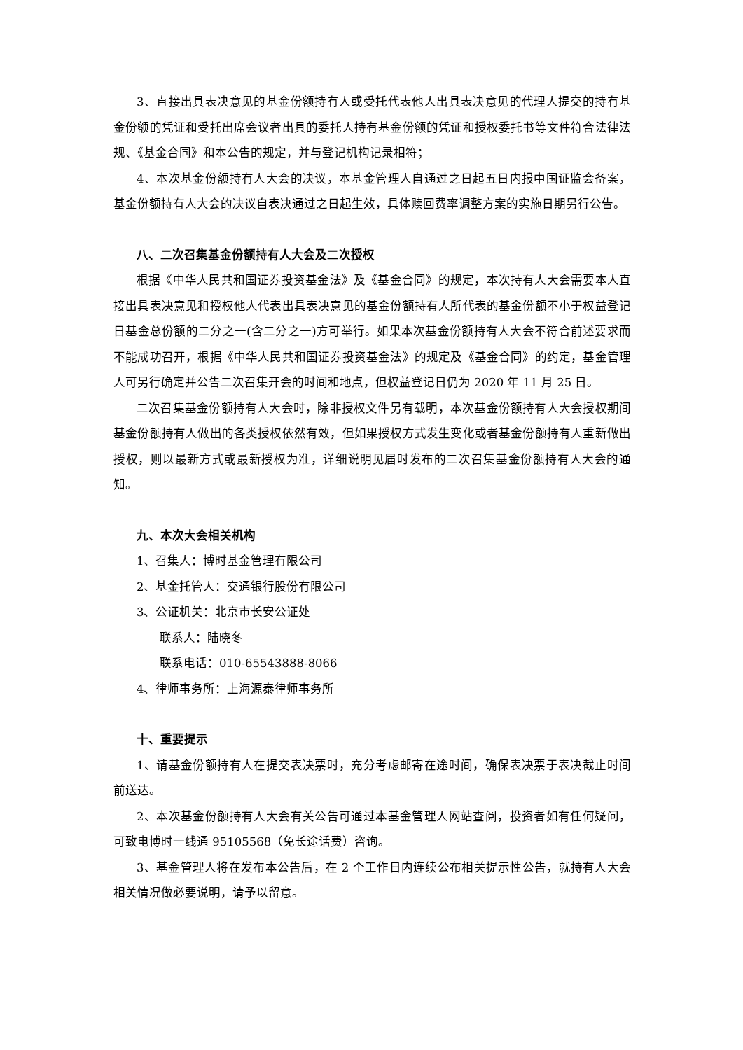3、直接出具表决意见的基金份额持有人或受托代表他人出具表决意见的代理人提交的持有基金份额的凭证和受托出席会议者出具的委托人持有基金份额的凭证和授权委托书等文件符合法律法规、《基金合同》和本公告的规定，并与登记机构记录相符；
4、本次基金份额持有人大会的决议，本基金管理人自通过之日起五日内报中国证监会备案，基金份额持有人大会的决议自表决通过之日起生效，具体赎回费率调整方案的实施日期另行公告。
八、二次召集基金份额持有人大会及二次授权
根据《中华人民共和国证券投资基金法》及《基金合同》的规定，本次持有人大会需要本人直接出具表决意见和授权他人代表出具表决意见的基金份额持有人所代表的基金份额不小于权益登记日基金总份额的二分之一(含二分之一)方可举行。如果本次基金份额持有人大会不符合前述要求而不能成功召开，根据《中华人民共和国证券投资基金法》的规定及《基金合同》的约定，基金管理人可另行确定并公告二次召集开会的时间和地点，但权益登记日仍为 2020 年 11 月 25 日。
二次召集基金份额持有人大会时，除非授权文件另有载明，本次基金份额持有人大会授权期间基金份额持有人做出的各类授权依然有效，但如果授权方式发生变化或者基金份额持有人重新做出授权，则以最新方式或最新授权为准，详细说明见届时发布的二次召集基金份额持有人大会的通知。
九、本次大会相关机构
1、召集人：博时基金管理有限公司
2、基金托管人：交通银行股份有限公司
3、公证机关：北京市长安公证处
联系人：陆晓冬
联系电话：010-65543888-8066
4、律师事务所：上海源泰律师事务所
十、重要提示
1、请基金份额持有人在提交表决票时，充分考虑邮寄在途时间，确保表决票于表决截止时间前送达。
2、本次基金份额持有人大会有关公告可通过本基金管理人网站查阅，投资者如有任何疑问，可致电博时一线通 95105568（免长途话费）咨询。
3、基金管理人将在发布本公告后，在 2 个工作日内连续公布相关提示性公告，就持有人大会相关情况做必要说明，请予以留意。